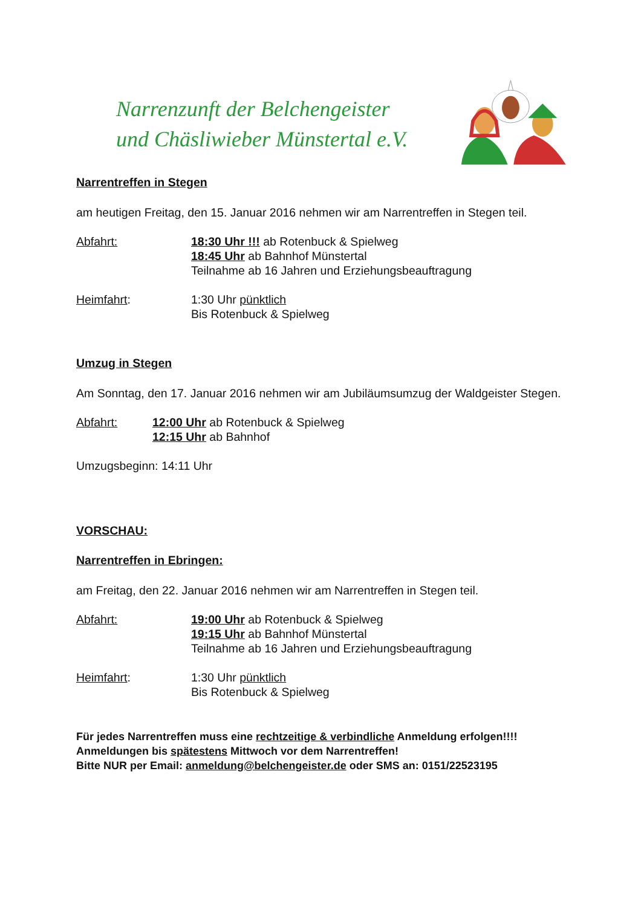Narrenzunft der Belchengeister
und Chäsliwieber Münstertal e.V.
Narrentreffen in Stegen
am heutigen Freitag, den 15. Januar 2016 nehmen wir am Narrentreffen in Stegen teil.
Abfahrt: 18:30 Uhr !!! ab Rotenbuck & Spielweg
18:45 Uhr ab Bahnhof Münstertal
Teilnahme ab 16 Jahren und Erziehungsbeauftragung
Heimfahrt: 1:30 Uhr pünktlich
Bis Rotenbuck & Spielweg
Umzug in Stegen
Am Sonntag, den 17. Januar 2016 nehmen wir am Jubiläumsumzug der Waldgeister Stegen.
Abfahrt: 12:00 Uhr ab Rotenbuck & Spielweg
12:15 Uhr ab Bahnhof
Umzugsbeginn: 14:11 Uhr
VORSCHAU:
Narrentreffen in Ebringen:
am Freitag, den 22. Januar 2016 nehmen wir am Narrentreffen in Stegen teil.
Abfahrt: 19:00 Uhr ab Rotenbuck & Spielweg
19:15 Uhr ab Bahnhof Münstertal
Teilnahme ab 16 Jahren und Erziehungsbeauftragung
Heimfahrt: 1:30 Uhr pünktlich
Bis Rotenbuck & Spielweg
Für jedes Narrentreffen muss eine rechtzeitige & verbindliche Anmeldung erfolgen!!!!
Anmeldungen bis spätestens Mittwoch vor dem Narrentreffen!
Bitte NUR per Email: anmeldung@belchengeister.de oder SMS an: 0151/22523195